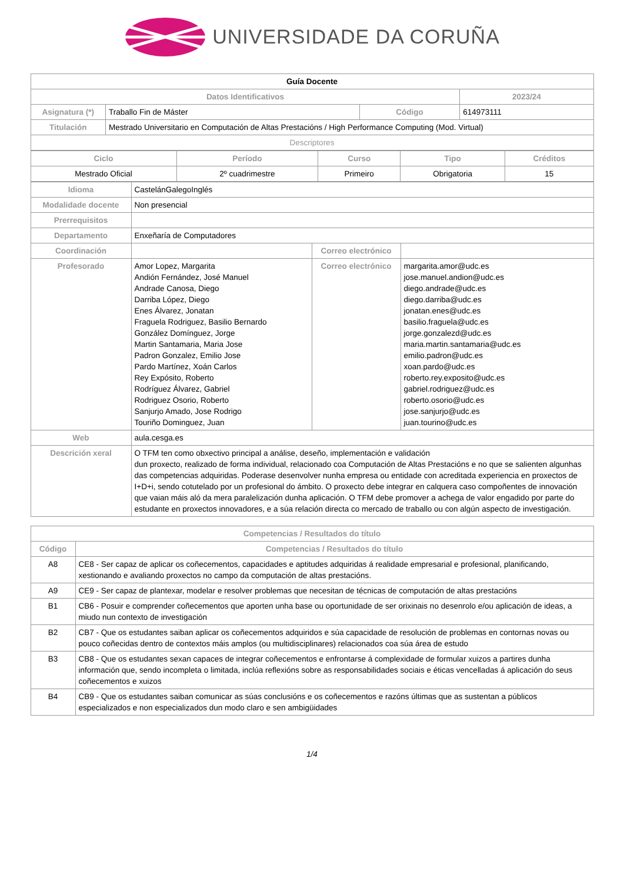UNIVERSIDADE DA CORUÑA
| Guía Docente | | | |
| Datos Identificativos | | | 2023/24 |
| Asignatura (*) | Traballo Fin de Máster | Código | 614973111 |
| Titulación | Mestrado Universitario en Computación de Altas Prestacións / High Performance Computing (Mod. Virtual) | | |
| Descriptores | | | |
| Ciclo | Período | Curso | Tipo | Créditos |
| --- | --- | --- | --- | --- |
| Mestrado Oficial | 2º cuadrimestre | Primeiro | Obrigatoria | 15 |
| Idioma | CastelánGalegoInglés | | |
| Modalidade docente | Non presencial | | |
| Prerrequisitos | | | |
| Departamento | Enxeñaría de Computadores | | |
| Coordinación | | Correo electrónico | |
| Profesorado | Amor Lopez, Margarita Andión Fernández, José Manuel Andrade Canosa, Diego Darriba López, Diego Enes Álvarez, Jonatan Fraguela Rodriguez, Basilio Bernardo González Domínguez, Jorge Martin Santamaria, Maria Jose Padron Gonzalez, Emilio Jose Pardo Martínez, Xoán Carlos Rey Expósito, Roberto Rodríguez Álvarez, Gabriel Rodriguez Osorio, Roberto Sanjurjo Amado, Jose Rodrigo Touriño Dominguez, Juan | Correo electrónico | margarita.amor@udc.es jose.manuel.andion@udc.es diego.andrade@udc.es diego.darriba@udc.es jonatan.enes@udc.es basilio.fraguela@udc.es jorge.gonzalezd@udc.es maria.martin.santamaria@udc.es emilio.padron@udc.es xoan.pardo@udc.es roberto.rey.exposito@udc.es gabriel.rodriguez@udc.es roberto.osorio@udc.es jose.sanjurjo@udc.es juan.tourino@udc.es |
| Web | aula.cesga.es | | |
| Descrición xeral | O TFM ten como obxectivo principal a análise, deseño, implementación e validación dun proxecto, realizado de forma individual, relacionado coa Computación de Altas Prestacións e no que se salienten algunhas das competencias adquiridas. Poderase desenvolver nunha empresa ou entidade con acreditada experiencia en proxectos de I+D+i, sendo cotutelado por un profesional do ámbito. O proxecto debe integrar en calquera caso compoñentes de innovación que vaian máis aló da mera paralelización dunha aplicación. O TFM debe promover a achega de valor engadido por parte do estudante en proxectos innovadores, e a súa relación directa co mercado de traballo ou con algún aspecto de investigación. | | |
| Competencias / Resultados do título | |
| --- | --- |
| Código | Competencias / Resultados do título |
| A8 | CE8 - Ser capaz de aplicar os coñecementos, capacidades e aptitudes adquiridas á realidade empresarial e profesional, planificando, xestionando e avaliando proxectos no campo da computación de altas prestacións. |
| A9 | CE9 - Ser capaz de plantexar, modelar e resolver problemas que necesitan de técnicas de computación de altas prestacións |
| B1 | CB6 - Posuir e comprender coñecementos que aporten unha base ou oportunidade de ser orixinais no desenrolo e/ou aplicación de ideas, a miudo nun contexto de investigación |
| B2 | CB7 - Que os estudantes saiban aplicar os coñecementos adquiridos e súa capacidade de resolución de problemas en contornas novas ou pouco coñecidas dentro de contextos máis amplos (ou multidisciplinares) relacionados coa súa área de estudo |
| B3 | CB8 - Que os estudantes sexan capaces de integrar coñecementos e enfrontarse á complexidade de formular xuizos a partires dunha información que, sendo incompleta o limitada, inclúa reflexións sobre as responsabilidades sociais e éticas vencelladas á aplicación do seus coñecementos e xuizos |
| B4 | CB9 - Que os estudantes saiban comunicar as súas conclusións e os coñecementos e razóns últimas que as sustentan a públicos especializados e non especializados dun modo claro e sen ambigüidades |
1/4